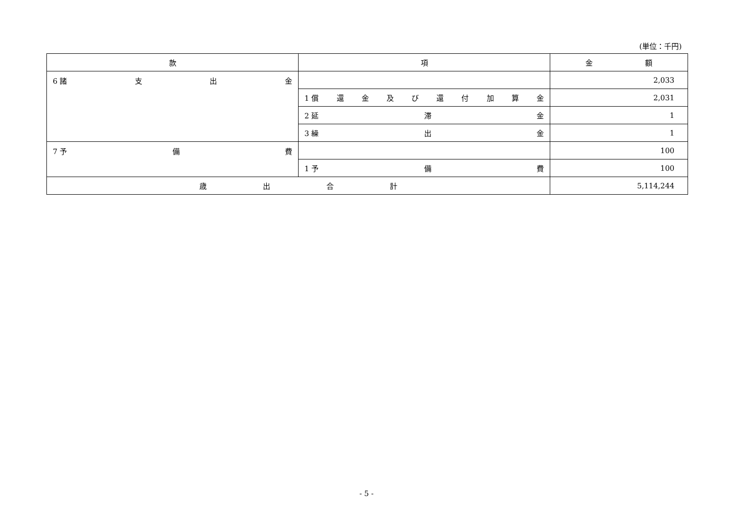(単位：千円)
| 款 | 項 | 金 額 |
| --- | --- | --- |
| 6 諸 支 出 金 | | 2,033 |
| | 1 償 還 金 及 び 還 付 加 算 金 | 2,031 |
| | 2 延 滞 金 | 1 |
| | 3 繰 出 金 | 1 |
| 7 予 備 費 | | 100 |
| | 1 予 備 費 | 100 |
| 歳 出 合 計 | | 5,114,244 |
- 5 -